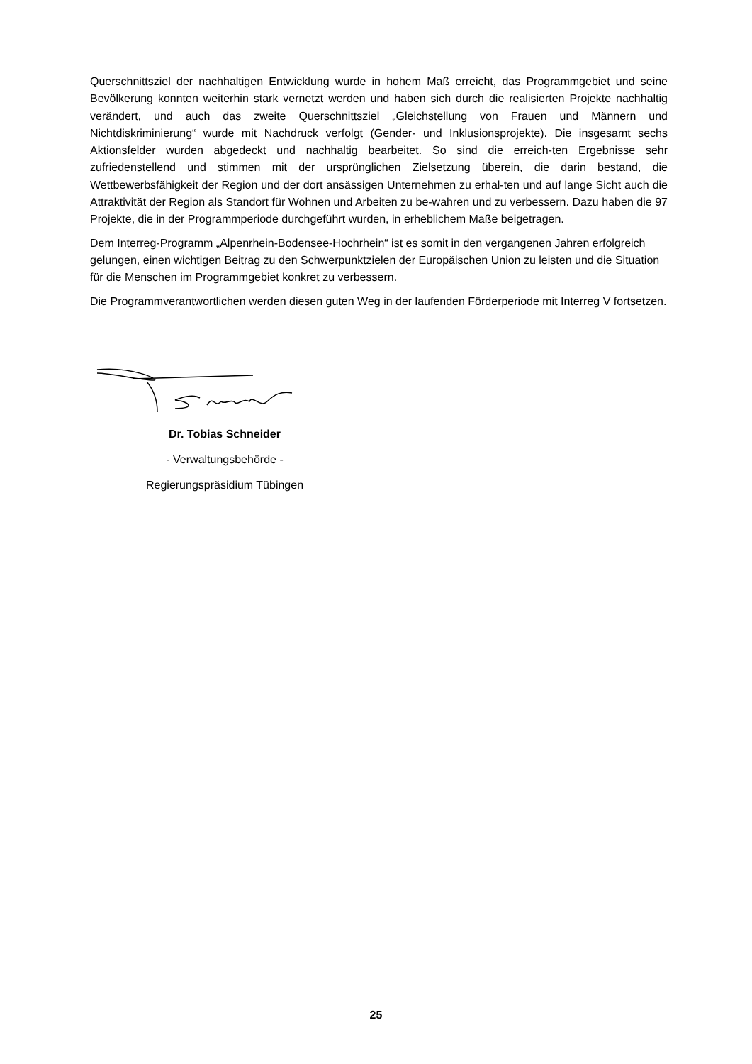Querschnittsziel der nachhaltigen Entwicklung wurde in hohem Maß erreicht, das Programmgebiet und seine Bevölkerung konnten weiterhin stark vernetzt werden und haben sich durch die realisierten Projekte nachhaltig verändert, und auch das zweite Querschnittsziel „Gleichstellung von Frauen und Männern und Nichtdiskriminierung“ wurde mit Nachdruck verfolgt (Gender- und Inklusionsprojekte). Die insgesamt sechs Aktionsfelder wurden abgedeckt und nachhaltig bearbeitet. So sind die erreich-ten Ergebnisse sehr zufriedenstellend und stimmen mit der ursprünglichen Zielsetzung überein, die darin bestand, die Wettbewerbsfähigkeit der Region und der dort ansässigen Unternehmen zu erhal-ten und auf lange Sicht auch die Attraktivität der Region als Standort für Wohnen und Arbeiten zu be-wahren und zu verbessern. Dazu haben die 97 Projekte, die in der Programmperiode durchgeführt wurden, in erheblichem Maße beigetragen.
Dem Interreg-Programm „Alpenrhein-Bodensee-Hochrhein“ ist es somit in den vergangenen Jahren erfolgreich gelungen, einen wichtigen Beitrag zu den Schwerpunktzielen der Europäischen Union zu leisten und die Situation für die Menschen im Programmgebiet konkret zu verbessern.
Die Programmverantwortlichen werden diesen guten Weg in der laufenden Förderperiode mit Interreg V fortsetzen.
Dr. Tobias Schneider
- Verwaltungsbehörde -
Regierungspräsidium Tübingen
25